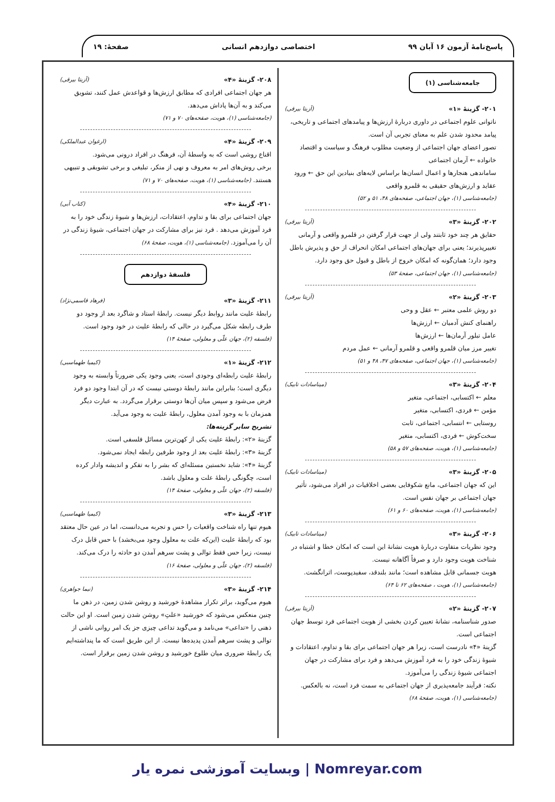پاسخ‌نامهٔ آزمون ۱۶ آبان ۹۹ اختصاصی دوازدهم انسانی صفحهٔ: ۱۹
جامعه‌شناسی (۱)
۲۰۱- گزینهٔ «۱» (آزیتا بیرقی)
ناتوانی علوم اجتماعی در داوری دربارهٔ ارزش‌ها و پیامدهای اجتماعی و تاریخی، پیامد محدود شدن علم به معنای تجربی آن است.
تصور اعضای جهان اجتماعی از وضعیت مطلوب فرهنگ و سیاست و اقتصاد خانواده ← آرمان اجتماعی
ساماندهی هنجارها و اعمال انسان‌ها براساس لایه‌های بنیادین این حق ← ورود عقاید و ارزش‌های حقیقی به قلمرو واقعی
(جامعه‌شناسی (۱)، جهان اجتماعی، صفحه‌های ۴۸، ۵۱ و ۵۲)
۲۰۲- گزینهٔ «۳» (آزیتا بیرقی)
حقایق هر چند خود ثابتند ولی از جهت قرار گرفتن در قلمرو واقعی و آرمانی تغییرپذیرند؛ یعنی برای جهان‌های اجتماعی امکان انحراف از حق و پذیرش باطل وجود دارد؛ همان‌گونه که امکان خروج از باطل و قبول حق وجود دارد. (جامعه‌شناسی (۱)، جهان اجتماعی، صفحهٔ ۵۳)
۲۰۳- گزینهٔ «۲» (آزیتا بیرقی)
دو روش علمی معتبر ← عقل و وحی
راهنمای کنش آدمیان ← ارزش‌ها
عامل تبلور آرمان‌ها ← ارزش‌ها
تغییر مرز میان قلمرو واقعی و قلمرو آرمانی ← عمل مردم
(جامعه‌شناسی (۱)، جهان اجتماعی، صفحه‌های ۴۷، ۴۸ و ۵۱)
۲۰۴- گزینهٔ «۳» (میناسادات تابیک)
معلم ← اکتسابی، اجتماعی، متغیر
مؤمن ← فردی، اکتسابی، متغیر
روستایی ← انتسابی، اجتماعی، ثابت
سخت‌کوش ← فردی، اکتسابی، متغیر
(جامعه‌شناسی (۱)، هویت، صفحه‌های ۵۷ و ۵۸)
۲۰۵- گزینهٔ «۳» (میناسادات تابیک)
این که جهان اجتماعی، مانع شکوفایی بعضی اخلاقیات در افراد می‌شود، تأثیر جهان اجتماعی بر جهان نفس است.
(جامعه‌شناسی (۱)، هویت، صفحه‌های ۶۰ و ۶۱)
۲۰۶- گزینهٔ «۳» (میناسادات تابیک)
وجود نظریات متفاوت دربارهٔ هویت نشانهٔ این است که امکان خطا و اشتباه در شناخت هویت وجود دارد و صرفاً آگاهانه نیست.
هویت جسمانی قابل مشاهده است؛ مانند بلندقد، سفیدپوست، اثرانگشت.
(جامعه‌شناسی (۱)، هویت ، صفحه‌های ۶۲ تا ۶۴)
۲۰۷- گزینهٔ «۲» (آزیتا بیرقی)
صدور شناسنامه، نشانهٔ تعیین کردن بخشی از هویت اجتماعی فرد توسط جهان اجتماعی است.
گزینهٔ «۴» نادرست است، زیرا هر جهان اجتماعی برای بقا و تداوم، اعتقادات و شیوهٔ زندگی خود را به فرد آموزش می‌دهد و فرد برای مشارکت در جهان اجتماعی شیوهٔ زندگی را می‌آموزد.
نکته: فرآیند جامعه‌پذیری از جهان اجتماعی به سمت فرد است، نه بالعکس.
(جامعه‌شناسی (۱)، هویت، صفحهٔ ۶۸)
۲۰۸- گزینهٔ «۴» (آزیتا بیرقی)
هر جهان اجتماعی افرادی که مطابق ارزش‌ها و قواعدش عمل کنند، تشویق می‌کند و به آن‌ها پاداش می‌دهد.
(جامعه‌شناسی (۱)، هویت، صفحه‌های ۷۰ و ۷۱)
۲۰۹- گزینهٔ «۴» (ارغوان عبدالملکی)
اقناع روشی است که به واسطهٔ آن، فرهنگ در افراد درونی می‌شود.
برخی روش‌های امر به معروف و نهی از منکر، تبلیغی و برخی تشویقی و تنبیهی هستند. (جامعه‌شناسی (۱)، هویت، صفحه‌های ۷۰ و ۷۱)
۲۱۰- گزینهٔ «۴» (کتاب آبی)
جهان اجتماعی برای بقا و تداوم، اعتقادات، ارزش‌ها و شیوهٔ زندگی خود را به فرد آموزش می‌دهد . فرد نیز برای مشارکت در جهان اجتماعی، شیوهٔ زندگی در آن را می‌آموزد. (جامعه‌شناسی (۱)، هویت، صفحهٔ ۶۸)
فلسفهٔ دوازدهم
۲۱۱- گزینهٔ «۳» (فرهاد قاسمی‌نژاد)
رابطهٔ علیت مانند روابط دیگر نیست. رابطهٔ استاد و شاگرد بعد از وجود دو طرف رابطه شکل می‌گیرد در حالی که رابطهٔ علیت در خود وجود است.
(فلسفه (۲)، جهان علّی و معلولی، صفحهٔ ۱۴)
۲۱۲- گزینهٔ «۱» (کیمیا طهماسبی)
رابطهٔ علیت رابطه‌ای وجودی است، یعنی وجود یکی ضرورتاً وابسته به وجود دیگری است؛ بنابراین مانند رابطهٔ دوستی نیست که در آن ابتدا وجود دو فرد فرض می‌شود و سپس میان آن‌ها دوستی برقرار می‌گردد. به عبارت دیگر همزمان با به وجود آمدن معلول، رابطهٔ علیت به وجود می‌آید.
تشریح سایر گزینه‌ها:
گزینهٔ «۲»: رابطهٔ علیت یکی از کهن‌ترین مسائل فلسفی است.
گزینهٔ «۳»: رابطهٔ علیت بعد از وجود طرفین رابطه ایجاد نمی‌شود.
گزینهٔ «۴»: شاید نخستین مسئله‌ای که بشر را به تفکر و اندیشه وادار کرده است، چگونگی رابطهٔ علت و معلول باشد.
(فلسفه (۲)، جهان علّی و معلولی، صفحهٔ ۱۴)
۲۱۳- گزینهٔ «۳» (کیمیا طهماسبی)
هیوم تنها راه شناخت واقعیات را حس و تجربه می‌دانست، اما در عین حال معتقد بود که رابطهٔ علیت (این‌که علت به معلول وجود می‌بخشد) با حس قابل درک نیست، زیرا حس فقط توالی و پشت سرهم آمدن دو حادثه را درک می‌کند. (فلسفه (۲)، جهان علّی و معلولی، صفحهٔ ۱۶)
۲۱۴- گزینهٔ «۳» (نیما جواهری)
هیوم می‌گوید، براثر تکرار مشاهدهٔ خورشید و روشن شدن زمین، در ذهن ما چنین منعکس می‌شود که خورشید «علتِ» روشن شدن زمین است. او این حالت ذهنی را «تداعی» می‌نامد و می‌گوید تداعی چیزی جز یک امر روانی ناشی از توالی و پشت سرهم آمدن پدیده‌ها نیست. از این طریق است که ما پنداشته‌ایم یک رابطهٔ ضروری میان طلوع خورشید و روشن شدن زمین برقرار است.
Nomreyar.com | وبسایت آموزشی نمره یار